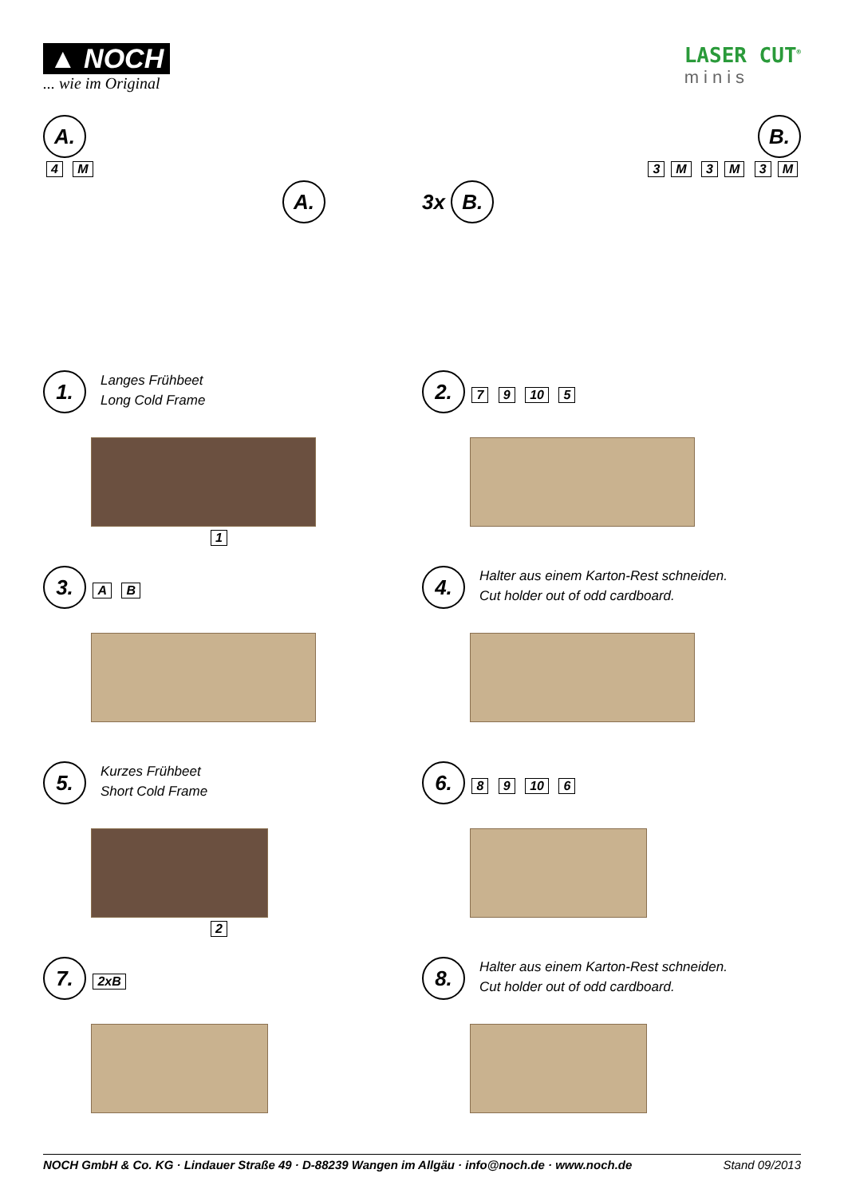▲ NOCH
... wie im Original
LASER CUT<sup>®</sup>
minis
A.
4 M
A.
B.
3 M 3 M 3 M
3x B.
1. Langes Frühbeet
Long Cold Frame
1
2. 7 9 10 5
3. A B
4. Halter aus einem Karton-Rest schneiden.
Cut holder out of odd cardboard.
5. Kurzes Frühbeet
Short Cold Frame
2
6. 8 9 10 6
7. 2xB
8. Halter aus einem Karton-Rest schneiden.
Cut holder out of odd cardboard.
NOCH GmbH & Co. KG · Lindauer Straße 49 · D-88239 Wangen im Allgäu · info@noch.de · www.noch.de Stand 09/2013